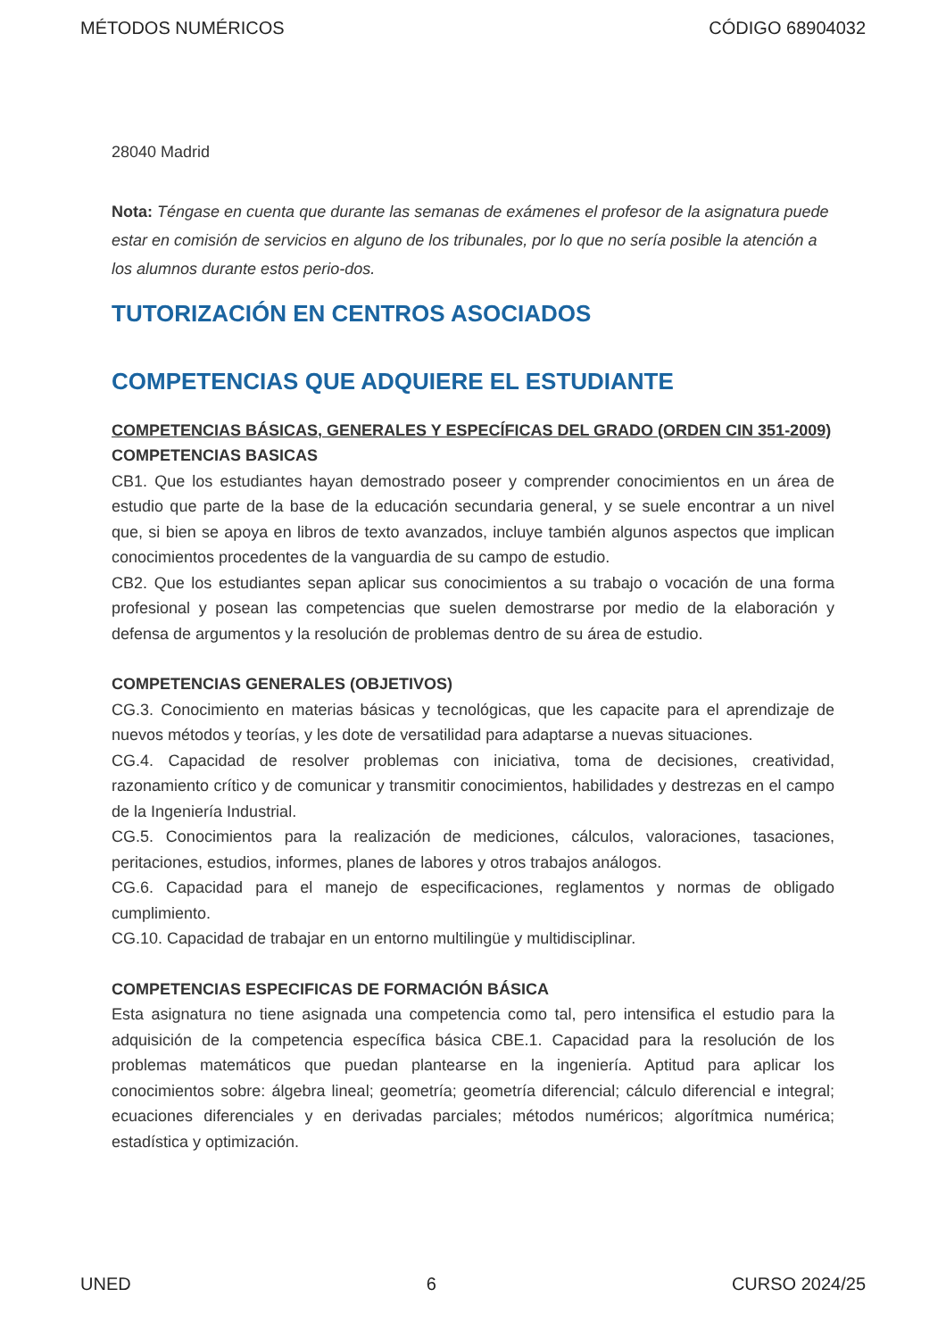MÉTODOS NUMÉRICOS CÓDIGO 68904032
28040 Madrid
Nota: Téngase en cuenta que durante las semanas de exámenes el profesor de la asignatura puede estar en comisión de servicios en alguno de los tribunales, por lo que no sería posible la atención a los alumnos durante estos perio-dos.
TUTORIZACIÓN EN CENTROS ASOCIADOS
COMPETENCIAS QUE ADQUIERE EL ESTUDIANTE
COMPETENCIAS BÁSICAS, GENERALES Y ESPECÍFICAS DEL GRADO (ORDEN CIN 351-2009)
COMPETENCIAS BASICAS
CB1. Que los estudiantes hayan demostrado poseer y comprender conocimientos en un área de estudio que parte de la base de la educación secundaria general, y se suele encontrar a un nivel que, si bien se apoya en libros de texto avanzados, incluye también algunos aspectos que implican conocimientos procedentes de la vanguardia de su campo de estudio.
CB2. Que los estudiantes sepan aplicar sus conocimientos a su trabajo o vocación de una forma profesional y posean las competencias que suelen demostrarse por medio de la elaboración y defensa de argumentos y la resolución de problemas dentro de su área de estudio.
COMPETENCIAS GENERALES (OBJETIVOS)
CG.3. Conocimiento en materias básicas y tecnológicas, que les capacite para el aprendizaje de nuevos métodos y teorías, y les dote de versatilidad para adaptarse a nuevas situaciones.
CG.4. Capacidad de resolver problemas con iniciativa, toma de decisiones, creatividad, razonamiento crítico y de comunicar y transmitir conocimientos, habilidades y destrezas en el campo de la Ingeniería Industrial.
CG.5. Conocimientos para la realización de mediciones, cálculos, valoraciones, tasaciones, peritaciones, estudios, informes, planes de labores y otros trabajos análogos.
CG.6. Capacidad para el manejo de especificaciones, reglamentos y normas de obligado cumplimiento.
CG.10. Capacidad de trabajar en un entorno multilingüe y multidisciplinar.
COMPETENCIAS ESPECIFICAS DE FORMACIÓN BÁSICA
Esta asignatura no tiene asignada una competencia como tal, pero intensifica el estudio para la adquisición de la competencia específica básica CBE.1. Capacidad para la resolución de los problemas matemáticos que puedan plantearse en la ingeniería. Aptitud para aplicar los conocimientos sobre: álgebra lineal; geometría; geometría diferencial; cálculo diferencial e integral; ecuaciones diferenciales y en derivadas parciales; métodos numéricos; algorítmica numérica; estadística y optimización.
UNED 6 CURSO 2024/25